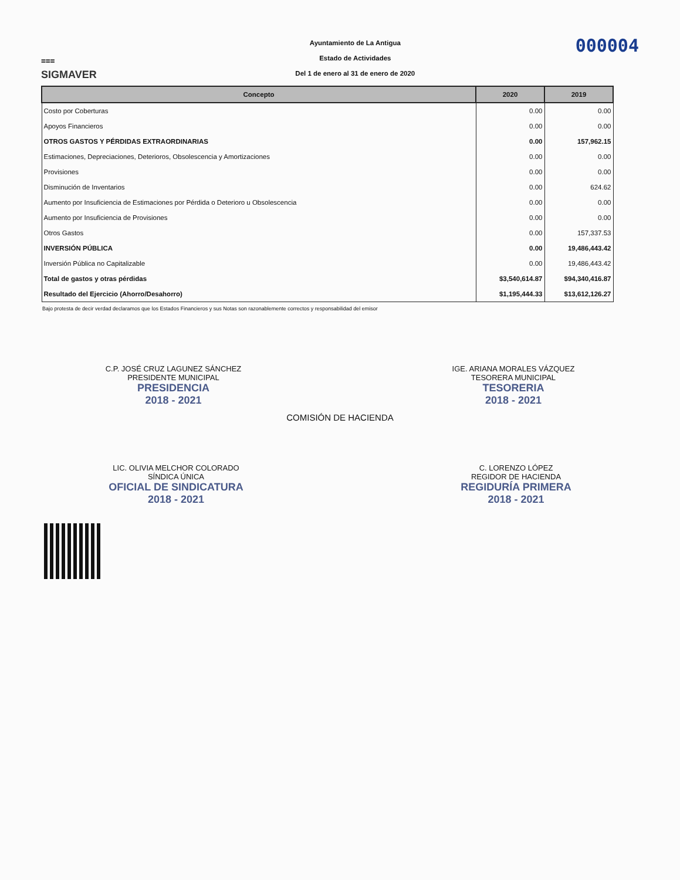⩶
SIGMAVER
Ayuntamiento de La Antigua
Estado de Actividades
Del 1 de enero al 31 de enero de 2020
000004
| Concepto | 2020 | 2019 |
| --- | --- | --- |
| Costo por Coberturas | 0.00 | 0.00 |
| Apoyos Financieros | 0.00 | 0.00 |
| OTROS GASTOS Y PÉRDIDAS EXTRAORDINARIAS | 0.00 | 157,962.15 |
| Estimaciones, Depreciaciones, Deterioros, Obsolescencia y Amortizaciones | 0.00 | 0.00 |
| Provisiones | 0.00 | 0.00 |
| Disminución de Inventarios | 0.00 | 624.62 |
| Aumento por Insuficiencia de Estimaciones por Pérdida o Deterioro u Obsolescencia | 0.00 | 0.00 |
| Aumento por Insuficiencia de Provisiones | 0.00 | 0.00 |
| Otros Gastos | 0.00 | 157,337.53 |
| INVERSIÓN PÚBLICA | 0.00 | 19,486,443.42 |
| Inversión Pública no Capitalizable | 0.00 | 19,486,443.42 |
| Total de gastos y otras pérdidas | $3,540,614.87 | $94,340,416.87 |
| Resultado del Ejercicio (Ahorro/Desahorro) | $1,195,444.33 | $13,612,126.27 |
Bajo protesta de decir verdad declaramos que los Estados Financieros y sus Notas son razonablemente correctos y responsabilidad del emisor
C.P. JOSÉ CRUZ LAGUNEZ SÁNCHEZ
PRESIDENTE MUNICIPAL
PRESIDENCIA
2018 - 2021
IGE. ARIANA MORALES VÁZQUEZ
TESORERA MUNICIPAL
TESORERIA
2018 - 2021
COMISIÓN DE HACIENDA
LIC. OLIVIA MELCHOR COLORADO
SÍNDICA ÚNICA
OFICIAL DE SINDICATURA
2018 - 2021
C. LORENZO LÓPEZ
REGIDOR DE HACIENDA
REGIDURÍA PRIMERA
2018 - 2021